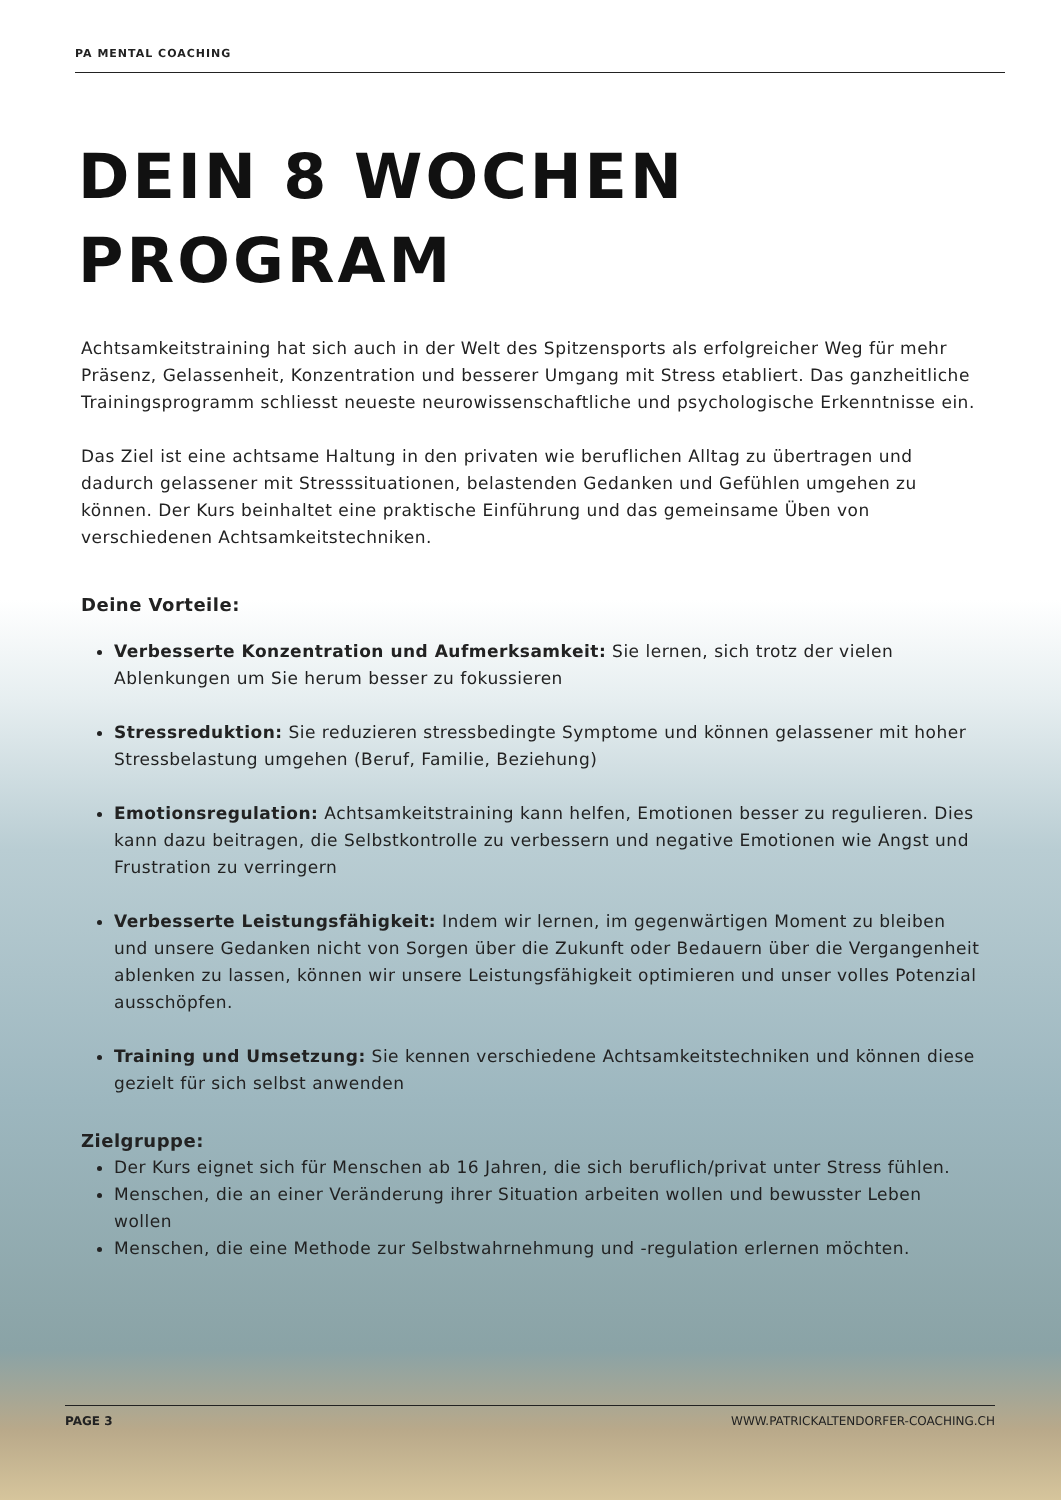PA MENTAL COACHING
DEIN 8 WOCHEN
PROGRAM
Achtsamkeitstraining hat sich auch in der Welt des Spitzensports als erfolgreicher Weg für mehr Präsenz, Gelassenheit, Konzentration und besserer Umgang mit Stress etabliert. Das ganzheitliche Trainingsprogramm schliesst neueste neurowissenschaftliche und psychologische Erkenntnisse ein.
Das Ziel ist eine achtsame Haltung in den privaten wie beruflichen Alltag zu übertragen und dadurch gelassener mit Stresssituationen, belastenden Gedanken und Gefühlen umgehen zu können. Der Kurs beinhaltet eine praktische Einführung und das gemeinsame Üben von verschiedenen Achtsamkeitstechniken.
Deine Vorteile:
Verbesserte Konzentration und Aufmerksamkeit: Sie lernen, sich trotz der vielen Ablenkungen um Sie herum besser zu fokussieren
Stressreduktion: Sie reduzieren stressbedingte Symptome und können gelassener mit hoher Stressbelastung umgehen (Beruf, Familie, Beziehung)
Emotionsregulation: Achtsamkeitstraining kann helfen, Emotionen besser zu regulieren. Dies kann dazu beitragen, die Selbstkontrolle zu verbessern und negative Emotionen wie Angst und Frustration zu verringern
Verbesserte Leistungsfähigkeit: Indem wir lernen, im gegenwärtigen Moment zu bleiben und unsere Gedanken nicht von Sorgen über die Zukunft oder Bedauern über die Vergangenheit ablenken zu lassen, können wir unsere Leistungsfähigkeit optimieren und unser volles Potenzial ausschöpfen.
Training und Umsetzung: Sie kennen verschiedene Achtsamkeitstechniken und können diese gezielt für sich selbst anwenden
Zielgruppe:
Der Kurs eignet sich für Menschen ab 16 Jahren, die sich beruflich/privat unter Stress fühlen.
Menschen, die an einer Veränderung ihrer Situation arbeiten wollen und bewusster Leben wollen
Menschen, die eine Methode zur Selbstwahrnehmung und -regulation erlernen möchten.
PAGE 3 WWW.PATRICKALTENDORFER-COACHING.CH